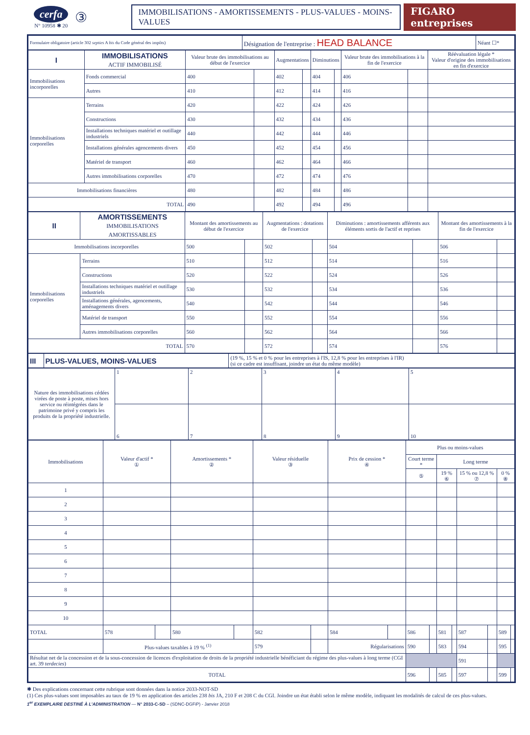cerfa
N° 10958 ✱ 20
③
IMMOBILISATIONS - AMORTISSEMENTS - PLUS-VALUES - MOINS-VALUES
FIGARO entreprises
| Formulaire obligatoire (article 302 septies A bis du Code général des impôts) | Désignation de l'entreprise : HEAD BALANCE | Néant ☐* |
| I | IMMOBILISATIONS ACTIF IMMOBILISÉ | | Valeur brute des immobilisations au début de l'exercice | | Augmentations | | Diminutions | | Valeur brute des immobilisations à la fin de l'exercice | | Réévaluation légale * Valeur d'origine des immobilisations en fin d'exercice |
| --- | --- | --- | --- | --- | --- | --- | --- | --- | --- | --- | --- |
| Immobilisations incorporelles | | Fonds commercial | 400 | | 402 | | 404 | | 406 | | |
| | | Autres | 410 | | 412 | | 414 | | 416 | | |
| Immobilisations corporelles | Terrains | | 420 | | 422 | | 424 | | 426 | | |
| | Constructions | | 430 | | 432 | | 434 | | 436 | | |
| | Installations techniques matériel et outillage industriels | | 440 | | 442 | | 444 | | 446 | | |
| | Installations générales agencements divers | | 450 | | 452 | | 454 | | 456 | | |
| | Matériel de transport | | 460 | | 462 | | 464 | | 466 | | |
| | Autres immobilisations corporelles | | 470 | | 472 | | 474 | | 476 | | |
| Immobilisations financières | | | 480 | | 482 | | 484 | | 486 | | |
| TOTAL | | | 490 | | 492 | | 494 | | 496 | | |
| II | AMORTISSEMENTS IMMOBILISATIONS AMORTISSABLES | Montant des amortissements au début de l'exercice | | Augmentations : dotations de l'exercice | | Diminutions : amortissements afférents aux éléments sortis de l'actif et reprises | | Montant des amortissements à la fin de l'exercice | |
| --- | --- | --- | --- | --- | --- | --- | --- | --- | --- |
| Immobilisations incorporelles | | 500 | | 502 | | 504 | | 506 | |
| Immobilisations corporelles | Terrains | 510 | | 512 | | 514 | | 516 | |
| | Constructions | 520 | | 522 | | 524 | | 526 | |
| | Installations techniques matériel et outillage industriels | 530 | | 532 | | 534 | | 536 | |
| | Installations générales, agencements, aménagements divers | 540 | | 542 | | 544 | | 546 | |
| | Matériel de transport | 550 | | 552 | | 554 | | 556 | |
| | Autres immobilisations corporelles | 560 | | 562 | | 564 | | 566 | |
| TOTAL | | 570 | | 572 | | 574 | | 576 | |
| III | PLUS-VALUES, MOINS-VALUES | (19 %, 15 % et 0 % pour les entreprises à l'IS, 12,8 % pour les entreprises à l'IR) (si ce cadre est insuffisant, joindre un état du même modèle) |
| Nature des immobilisations cédées virées de poste à poste, mises hors service ou réintégrées dans le patrimoine privé y compris les produits de la propriété industrielle. | 1 | 2 | 3 | 4 | 5 |
| | 6 | 7 | 8 | 9 | 10 |
| Immobilisations | Valeur d'actif * ① | | Amortissements * ② | | Valeur résiduelle ③ | | Prix de cession * ④ | | Plus ou moins-values | | | | | | | |
| --- | --- | --- | --- | --- | --- | --- | --- | --- | --- | --- | --- | --- | --- | --- | --- | --- |
| | | | | | | | | | Court terme * | | Long terme | | | | | |
| | | | | | | | | | ⑤ | | 19 % ⑥ | | 15 % ou 12,8 % ⑦ | | 0 % ⑧ | |
| 1 | | | | | | | | | | | | | | | | |
| 2 | | | | | | | | | | | | | | | | |
| 3 | | | | | | | | | | | | | | | | |
| 4 | | | | | | | | | | | | | | | | |
| 5 | | | | | | | | | | | | | | | | |
| 6 | | | | | | | | | | | | | | | | |
| 7 | | | | | | | | | | | | | | | | |
| 8 | | | | | | | | | | | | | | | | |
| 9 | | | | | | | | | | | | | | | | |
| 10 | | | | | | | | | | | | | | | | |
| TOTAL | 578 | | 580 | | 582 | | 584 | | 586 | | 581 | | 587 | | 589 | |
| | Plus-values taxables à 19 % <sup>(1)</sup> | | | | 579 | | Régularisations | | 590 | | 583 | | 594 | | 595 | |
| Résultat net de la concession et de la sous-concession de licences d'exploitation de droits de la propriété industrielle bénéficiant du régime des plus-values à long terme (CGI art. 39 terdecies ) | | | | | | | | | | | | | 591 | | | |
| TOTAL | | | | | | | | | 596 | | 585 | | 597 | | 599 | |
✱ Des explications concernant cette rubrique sont données dans la notice 2033-NOT-SD
(1) Ces plus-values sont imposables au taux de 19 % en application des articles 238 bis JA, 210 F et 208 C du CGI. Joindre un état établi selon le même modèle, indiquant les modalités de calcul de ces plus-values.
1<sup>er</sup> EXEMPLAIRE DESTINÉ À L'ADMINISTRATION — N° 2033-C-SD – (SDNC-DGFiP) - Janvier 2018